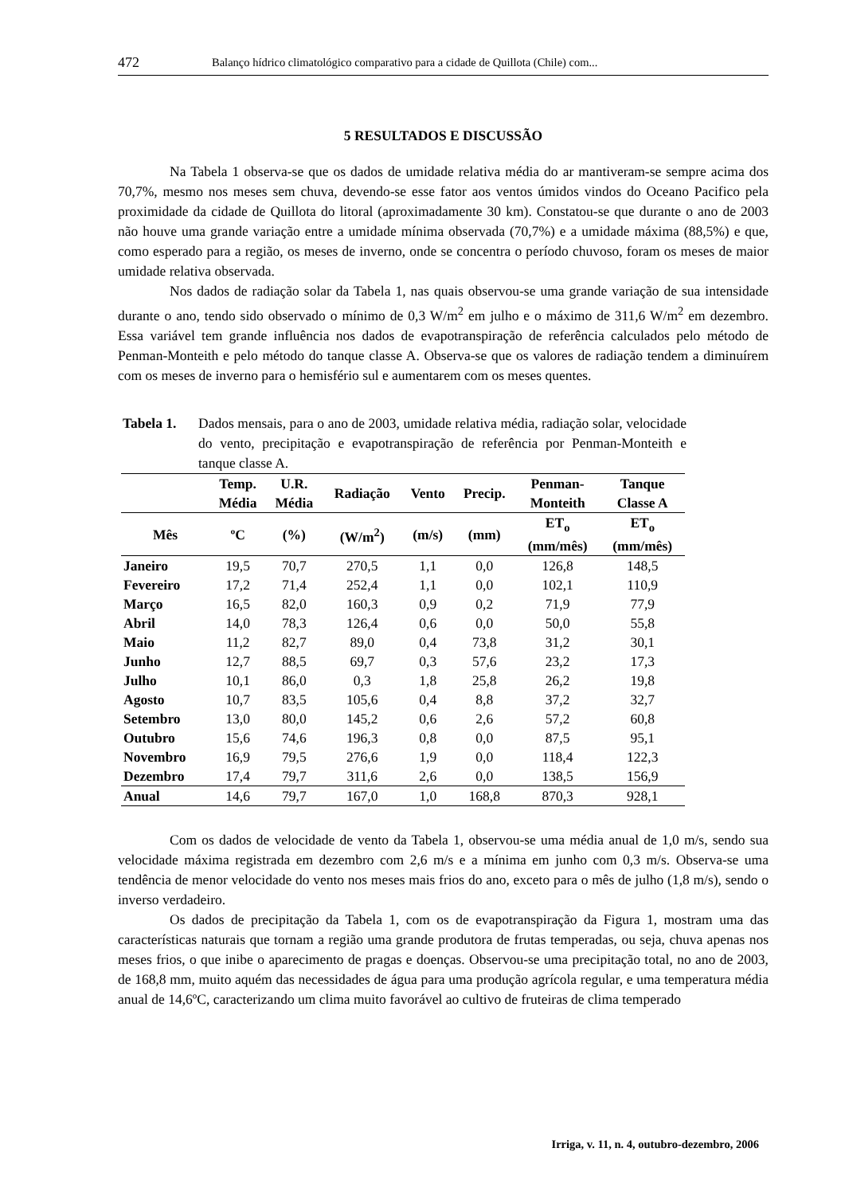472 Balanço hídrico climatológico comparativo para a cidade de Quillota (Chile) com...
5 RESULTADOS E DISCUSSÃO
Na Tabela 1 observa-se que os dados de umidade relativa média do ar mantiveram-se sempre acima dos 70,7%, mesmo nos meses sem chuva, devendo-se esse fator aos ventos úmidos vindos do Oceano Pacifico pela proximidade da cidade de Quillota do litoral (aproximadamente 30 km). Constatou-se que durante o ano de 2003 não houve uma grande variação entre a umidade mínima observada (70,7%) e a umidade máxima (88,5%) e que, como esperado para a região, os meses de inverno, onde se concentra o período chuvoso, foram os meses de maior umidade relativa observada.
Nos dados de radiação solar da Tabela 1, nas quais observou-se uma grande variação de sua intensidade durante o ano, tendo sido observado o mínimo de 0,3 W/m<sup>2</sup> em julho e o máximo de 311,6 W/m<sup>2</sup> em dezembro. Essa variável tem grande influência nos dados de evapotranspiração de referência calculados pelo método de Penman-Monteith e pelo método do tanque classe A. Observa-se que os valores de radiação tendem a diminuírem com os meses de inverno para o hemisfério sul e aumentarem com os meses quentes.
Tabela 1. Dados mensais, para o ano de 2003, umidade relativa média, radiação solar, velocidade do vento, precipitação e evapotranspiração de referência por Penman-Monteith e tanque classe A.
| | Temp. Média | U.R. Média | Radiação | Vento | Precip. | Penman- Monteith | Tanque Classe A |
| --- | --- | --- | --- | --- | --- | --- | --- |
| Mês | ºC | (%) | (W/m<sup>2</sup>) | (m/s) | (mm) | ET<sub>o</sub> (mm/mês) | ET<sub>o</sub> (mm/mês) |
| Janeiro | 19,5 | 70,7 | 270,5 | 1,1 | 0,0 | 126,8 | 148,5 |
| Fevereiro | 17,2 | 71,4 | 252,4 | 1,1 | 0,0 | 102,1 | 110,9 |
| Março | 16,5 | 82,0 | 160,3 | 0,9 | 0,2 | 71,9 | 77,9 |
| Abril | 14,0 | 78,3 | 126,4 | 0,6 | 0,0 | 50,0 | 55,8 |
| Maio | 11,2 | 82,7 | 89,0 | 0,4 | 73,8 | 31,2 | 30,1 |
| Junho | 12,7 | 88,5 | 69,7 | 0,3 | 57,6 | 23,2 | 17,3 |
| Julho | 10,1 | 86,0 | 0,3 | 1,8 | 25,8 | 26,2 | 19,8 |
| Agosto | 10,7 | 83,5 | 105,6 | 0,4 | 8,8 | 37,2 | 32,7 |
| Setembro | 13,0 | 80,0 | 145,2 | 0,6 | 2,6 | 57,2 | 60,8 |
| Outubro | 15,6 | 74,6 | 196,3 | 0,8 | 0,0 | 87,5 | 95,1 |
| Novembro | 16,9 | 79,5 | 276,6 | 1,9 | 0,0 | 118,4 | 122,3 |
| Dezembro | 17,4 | 79,7 | 311,6 | 2,6 | 0,0 | 138,5 | 156,9 |
| Anual | 14,6 | 79,7 | 167,0 | 1,0 | 168,8 | 870,3 | 928,1 |
Com os dados de velocidade de vento da Tabela 1, observou-se uma média anual de 1,0 m/s, sendo sua velocidade máxima registrada em dezembro com 2,6 m/s e a mínima em junho com 0,3 m/s. Observa-se uma tendência de menor velocidade do vento nos meses mais frios do ano, exceto para o mês de julho (1,8 m/s), sendo o inverso verdadeiro.
Os dados de precipitação da Tabela 1, com os de evapotranspiração da Figura 1, mostram uma das características naturais que tornam a região uma grande produtora de frutas temperadas, ou seja, chuva apenas nos meses frios, o que inibe o aparecimento de pragas e doenças. Observou-se uma precipitação total, no ano de 2003, de 168,8 mm, muito aquém das necessidades de água para uma produção agrícola regular, e uma temperatura média anual de 14,6ºC, caracterizando um clima muito favorável ao cultivo de fruteiras de clima temperado
Irriga, v. 11, n. 4, outubro-dezembro, 2006